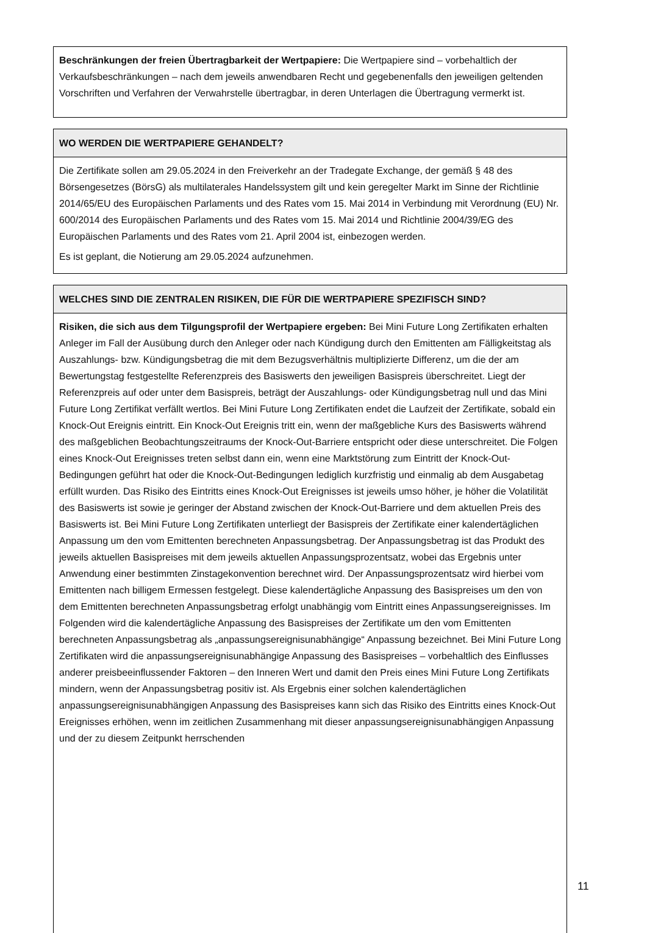Beschränkungen der freien Übertragbarkeit der Wertpapiere: Die Wertpapiere sind – vorbehaltlich der Verkaufsbeschränkungen – nach dem jeweils anwendbaren Recht und gegebenenfalls den jeweiligen geltenden Vorschriften und Verfahren der Verwahrstelle übertragbar, in deren Unterlagen die Übertragung vermerkt ist.
WO WERDEN DIE WERTPAPIERE GEHANDELT?
Die Zertifikate sollen am 29.05.2024 in den Freiverkehr an der Tradegate Exchange, der gemäß § 48 des Börsengesetzes (BörsG) als multilaterales Handelssystem gilt und kein geregelter Markt im Sinne der Richtlinie 2014/65/EU des Europäischen Parlaments und des Rates vom 15. Mai 2014 in Verbindung mit Verordnung (EU) Nr. 600/2014 des Europäischen Parlaments und des Rates vom 15. Mai 2014 und Richtlinie 2004/39/EG des Europäischen Parlaments und des Rates vom 21. April 2004 ist, einbezogen werden.
Es ist geplant, die Notierung am 29.05.2024 aufzunehmen.
WELCHES SIND DIE ZENTRALEN RISIKEN, DIE FÜR DIE WERTPAPIERE SPEZIFISCH SIND?
Risiken, die sich aus dem Tilgungsprofil der Wertpapiere ergeben: Bei Mini Future Long Zertifikaten erhalten Anleger im Fall der Ausübung durch den Anleger oder nach Kündigung durch den Emittenten am Fälligkeitstag als Auszahlungs- bzw. Kündigungsbetrag die mit dem Bezugsverhältnis multiplizierte Differenz, um die der am Bewertungstag festgestellte Referenzpreis des Basiswerts den jeweiligen Basispreis überschreitet. Liegt der Referenzpreis auf oder unter dem Basispreis, beträgt der Auszahlungs- oder Kündigungsbetrag null und das Mini Future Long Zertifikat verfällt wertlos. Bei Mini Future Long Zertifikaten endet die Laufzeit der Zertifikate, sobald ein Knock-Out Ereignis eintritt. Ein Knock-Out Ereignis tritt ein, wenn der maßgebliche Kurs des Basiswerts während des maßgeblichen Beobachtungszeitraums der Knock-Out-Barriere entspricht oder diese unterschreitet. Die Folgen eines Knock-Out Ereignisses treten selbst dann ein, wenn eine Marktstörung zum Eintritt der Knock-Out-Bedingungen geführt hat oder die Knock-Out-Bedingungen lediglich kurzfristig und einmalig ab dem Ausgabetag erfüllt wurden. Das Risiko des Eintritts eines Knock-Out Ereignisses ist jeweils umso höher, je höher die Volatilität des Basiswerts ist sowie je geringer der Abstand zwischen der Knock-Out-Barriere und dem aktuellen Preis des Basiswerts ist. Bei Mini Future Long Zertifikaten unterliegt der Basispreis der Zertifikate einer kalendertäglichen Anpassung um den vom Emittenten berechneten Anpassungsbetrag. Der Anpassungsbetrag ist das Produkt des jeweils aktuellen Basispreises mit dem jeweils aktuellen Anpassungsprozentsatz, wobei das Ergebnis unter Anwendung einer bestimmten Zinstagekonvention berechnet wird. Der Anpassungsprozentsatz wird hierbei vom Emittenten nach billigem Ermessen festgelegt. Diese kalendertägliche Anpassung des Basispreises um den von dem Emittenten berechneten Anpassungsbetrag erfolgt unabhängig vom Eintritt eines Anpassungsereignisses. Im Folgenden wird die kalendertägliche Anpassung des Basispreises der Zertifikate um den vom Emittenten berechneten Anpassungsbetrag als „anpassungsereignisunabhängige“ Anpassung bezeichnet. Bei Mini Future Long Zertifikaten wird die anpassungsereignisunabhängige Anpassung des Basispreises – vorbehaltlich des Einflusses anderer preisbeeinflussender Faktoren – den Inneren Wert und damit den Preis eines Mini Future Long Zertifikats mindern, wenn der Anpassungsbetrag positiv ist. Als Ergebnis einer solchen kalendertäglichen anpassungsereignisunabhängigen Anpassung des Basispreises kann sich das Risiko des Eintritts eines Knock-Out Ereignisses erhöhen, wenn im zeitlichen Zusammenhang mit dieser anpassungsereignisunabhängigen Anpassung und der zu diesem Zeitpunkt herrschenden
11